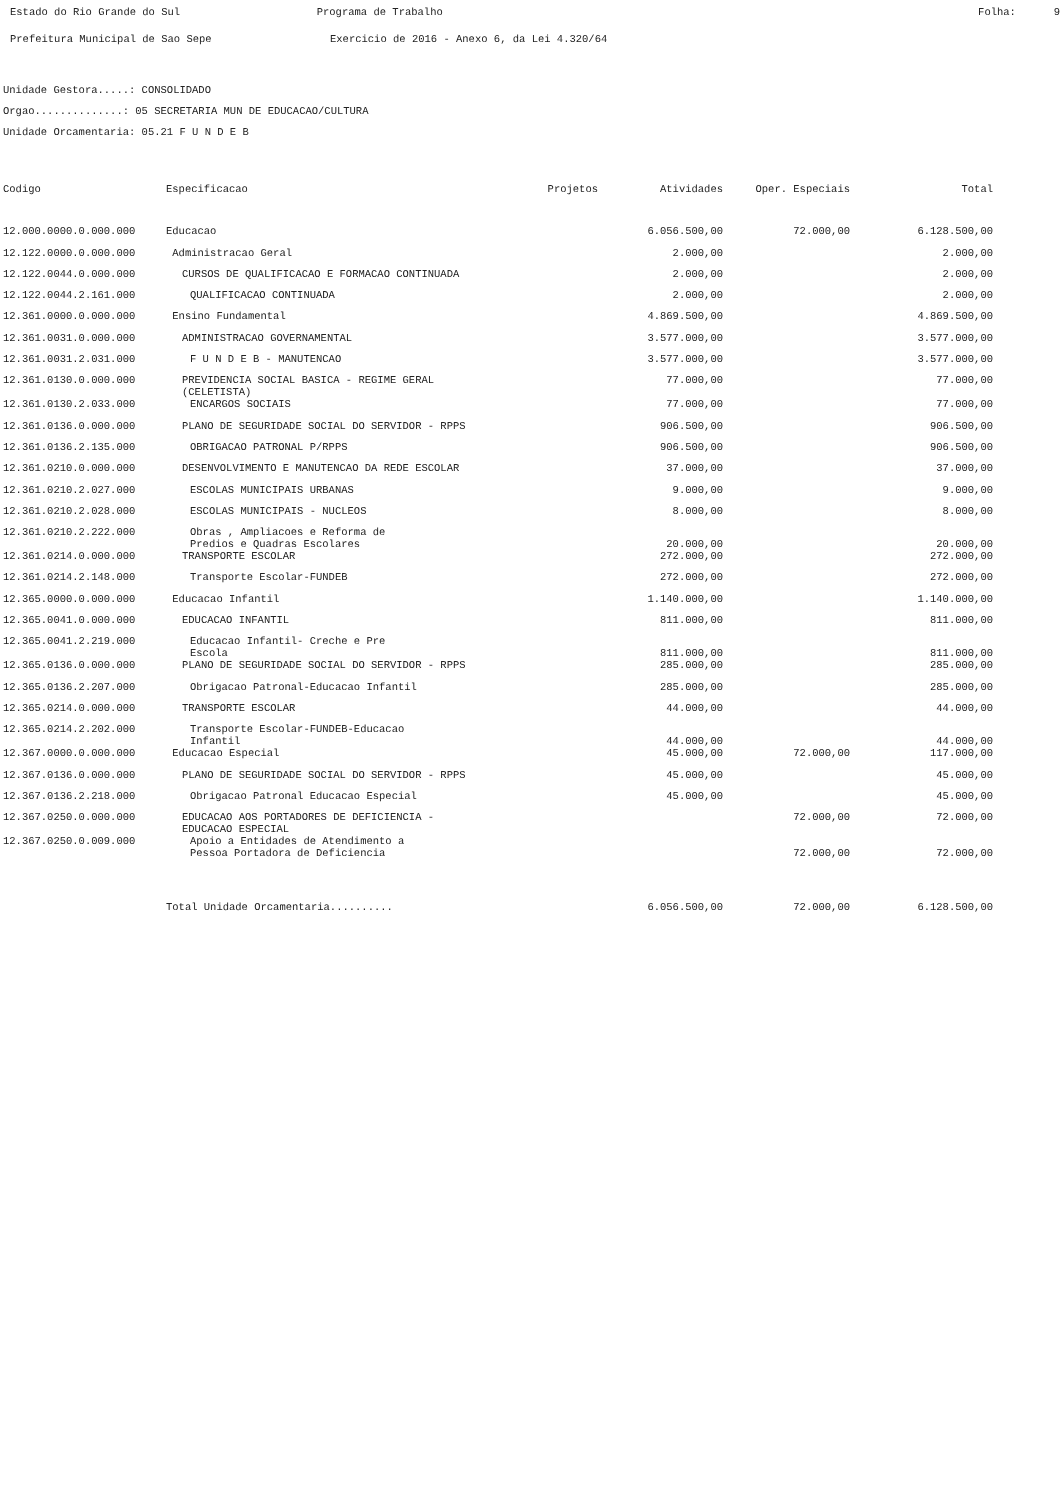Estado do Rio Grande do Sul
Programa de Trabalho
Folha: 9
Prefeitura Municipal de Sao Sepe
Exercicio de 2016 - Anexo 6, da Lei 4.320/64
Unidade Gestora.....: CONSOLIDADO
Orgao..............: 05 SECRETARIA MUN DE EDUCACAO/CULTURA
Unidade Orcamentaria: 05.21 F U N D E B
| Codigo | Especificacao | Projetos | Atividades | Oper. Especiais | Total |
| --- | --- | --- | --- | --- | --- |
| 12.000.0000.0.000.000 | Educacao | | 6.056.500,00 | 72.000,00 | 6.128.500,00 |
| 12.122.0000.0.000.000 | Administracao Geral | | 2.000,00 | | 2.000,00 |
| 12.122.0044.0.000.000 | CURSOS DE QUALIFICACAO E FORMACAO CONTINUADA | | 2.000,00 | | 2.000,00 |
| 12.122.0044.2.161.000 | QUALIFICACAO CONTINUADA | | 2.000,00 | | 2.000,00 |
| 12.361.0000.0.000.000 | Ensino Fundamental | | 4.869.500,00 | | 4.869.500,00 |
| 12.361.0031.0.000.000 | ADMINISTRACAO GOVERNAMENTAL | | 3.577.000,00 | | 3.577.000,00 |
| 12.361.0031.2.031.000 | F U N D E B - MANUTENCAO | | 3.577.000,00 | | 3.577.000,00 |
| 12.361.0130.0.000.000 | PREVIDENCIA SOCIAL BASICA - REGIME GERAL (CELETISTA) | | 77.000,00 | | 77.000,00 |
| 12.361.0130.2.033.000 | ENCARGOS SOCIAIS | | 77.000,00 | | 77.000,00 |
| 12.361.0136.0.000.000 | PLANO DE SEGURIDADE SOCIAL DO SERVIDOR - RPPS | | 906.500,00 | | 906.500,00 |
| 12.361.0136.2.135.000 | OBRIGACAO PATRONAL P/RPPS | | 906.500,00 | | 906.500,00 |
| 12.361.0210.0.000.000 | DESENVOLVIMENTO E MANUTENCAO DA REDE ESCOLAR | | 37.000,00 | | 37.000,00 |
| 12.361.0210.2.027.000 | ESCOLAS MUNICIPAIS URBANAS | | 9.000,00 | | 9.000,00 |
| 12.361.0210.2.028.000 | ESCOLAS MUNICIPAIS - NUCLEOS | | 8.000,00 | | 8.000,00 |
| 12.361.0210.2.222.000 | Obras , Ampliacoes e Reforma de Predios e Quadras Escolares | | 20.000,00 | | 20.000,00 |
| 12.361.0214.0.000.000 | TRANSPORTE ESCOLAR | | 272.000,00 | | 272.000,00 |
| 12.361.0214.2.148.000 | Transporte Escolar-FUNDEB | | 272.000,00 | | 272.000,00 |
| 12.365.0000.0.000.000 | Educacao Infantil | | 1.140.000,00 | | 1.140.000,00 |
| 12.365.0041.0.000.000 | EDUCACAO INFANTIL | | 811.000,00 | | 811.000,00 |
| 12.365.0041.2.219.000 | Educacao Infantil- Creche e Pre Escola | | 811.000,00 | | 811.000,00 |
| 12.365.0136.0.000.000 | PLANO DE SEGURIDADE SOCIAL DO SERVIDOR - RPPS | | 285.000,00 | | 285.000,00 |
| 12.365.0136.2.207.000 | Obrigacao Patronal-Educacao Infantil | | 285.000,00 | | 285.000,00 |
| 12.365.0214.0.000.000 | TRANSPORTE ESCOLAR | | 44.000,00 | | 44.000,00 |
| 12.365.0214.2.202.000 | Transporte Escolar-FUNDEB-Educacao Infantil | | 44.000,00 | | 44.000,00 |
| 12.367.0000.0.000.000 | Educacao Especial | | 45.000,00 | 72.000,00 | 117.000,00 |
| 12.367.0136.0.000.000 | PLANO DE SEGURIDADE SOCIAL DO SERVIDOR - RPPS | | 45.000,00 | | 45.000,00 |
| 12.367.0136.2.218.000 | Obrigacao Patronal Educacao Especial | | 45.000,00 | | 45.000,00 |
| 12.367.0250.0.000.000 | EDUCACAO AOS PORTADORES DE DEFICIENCIA - EDUCACAO ESPECIAL | | | 72.000,00 | 72.000,00 |
| 12.367.0250.0.009.000 | Apoio a Entidades de Atendimento a Pessoa Portadora de Deficiencia | | | 72.000,00 | 72.000,00 |
| | Total Unidade Orcamentaria.......... | | 6.056.500,00 | 72.000,00 | 6.128.500,00 |